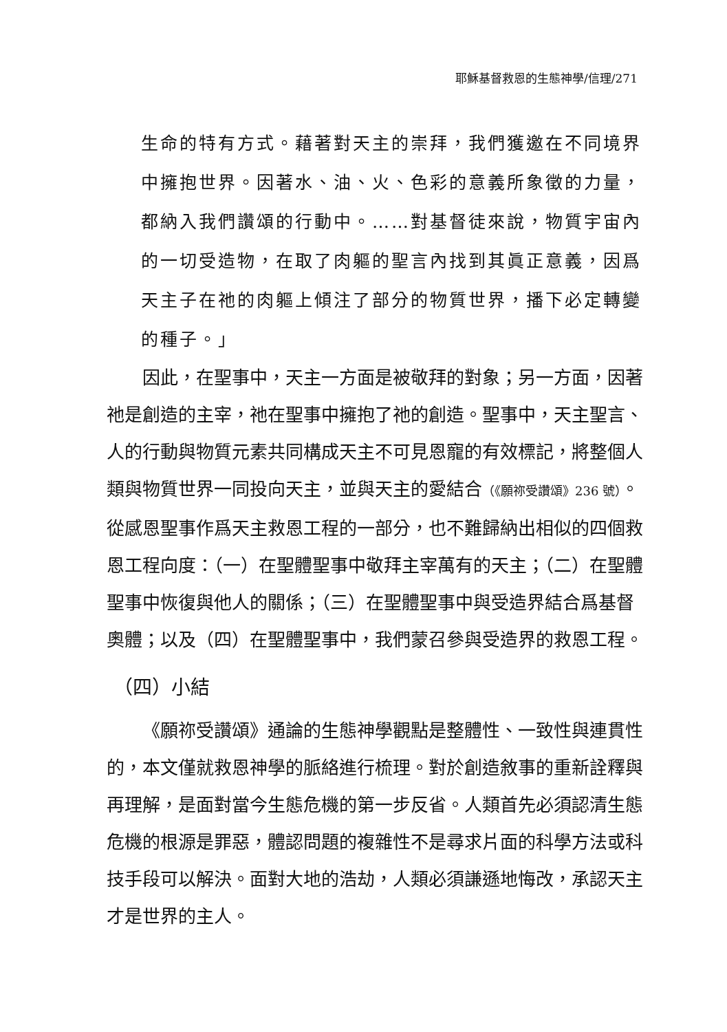耶穌基督救恩的生態神學/信理/271
生命的特有方式。藉著對天主的崇拜，我們獲邀在不同境界中擁抱世界。因著水、油、火、色彩的意義所象徵的力量，都納入我們讚頌的行動中。……對基督徒來說，物質宇宙內的一切受造物，在取了肉軀的聖言內找到其眞正意義，因爲天主子在祂的肉軀上傾注了部分的物質世界，播下必定轉變的種子。」
因此，在聖事中，天主一方面是被敬拜的對象；另一方面，因著祂是創造的主宰，祂在聖事中擁抱了祂的創造。聖事中，天主聖言、人的行動與物質元素共同構成天主不可見恩寵的有效標記，將整個人類與物質世界一同投向天主，並與天主的愛結合（《願祢受讚頌》236 號）。從感恩聖事作爲天主救恩工程的一部分，也不難歸納出相似的四個救恩工程向度：（一）在聖體聖事中敬拜主宰萬有的天主；（二）在聖體聖事中恢復與他人的關係；（三）在聖體聖事中與受造界結合爲基督奧體；以及（四）在聖體聖事中，我們蒙召參與受造界的救恩工程。
（四）小結
《願祢受讚頌》通論的生態神學觀點是整體性、一致性與連貫性的，本文僅就救恩神學的脈絡進行梳理。對於創造敘事的重新詮釋與再理解，是面對當今生態危機的第一步反省。人類首先必須認清生態危機的根源是罪惡，體認問題的複雜性不是尋求片面的科學方法或科技手段可以解決。面對大地的浩劫，人類必須謙遜地悔改，承認天主才是世界的主人。